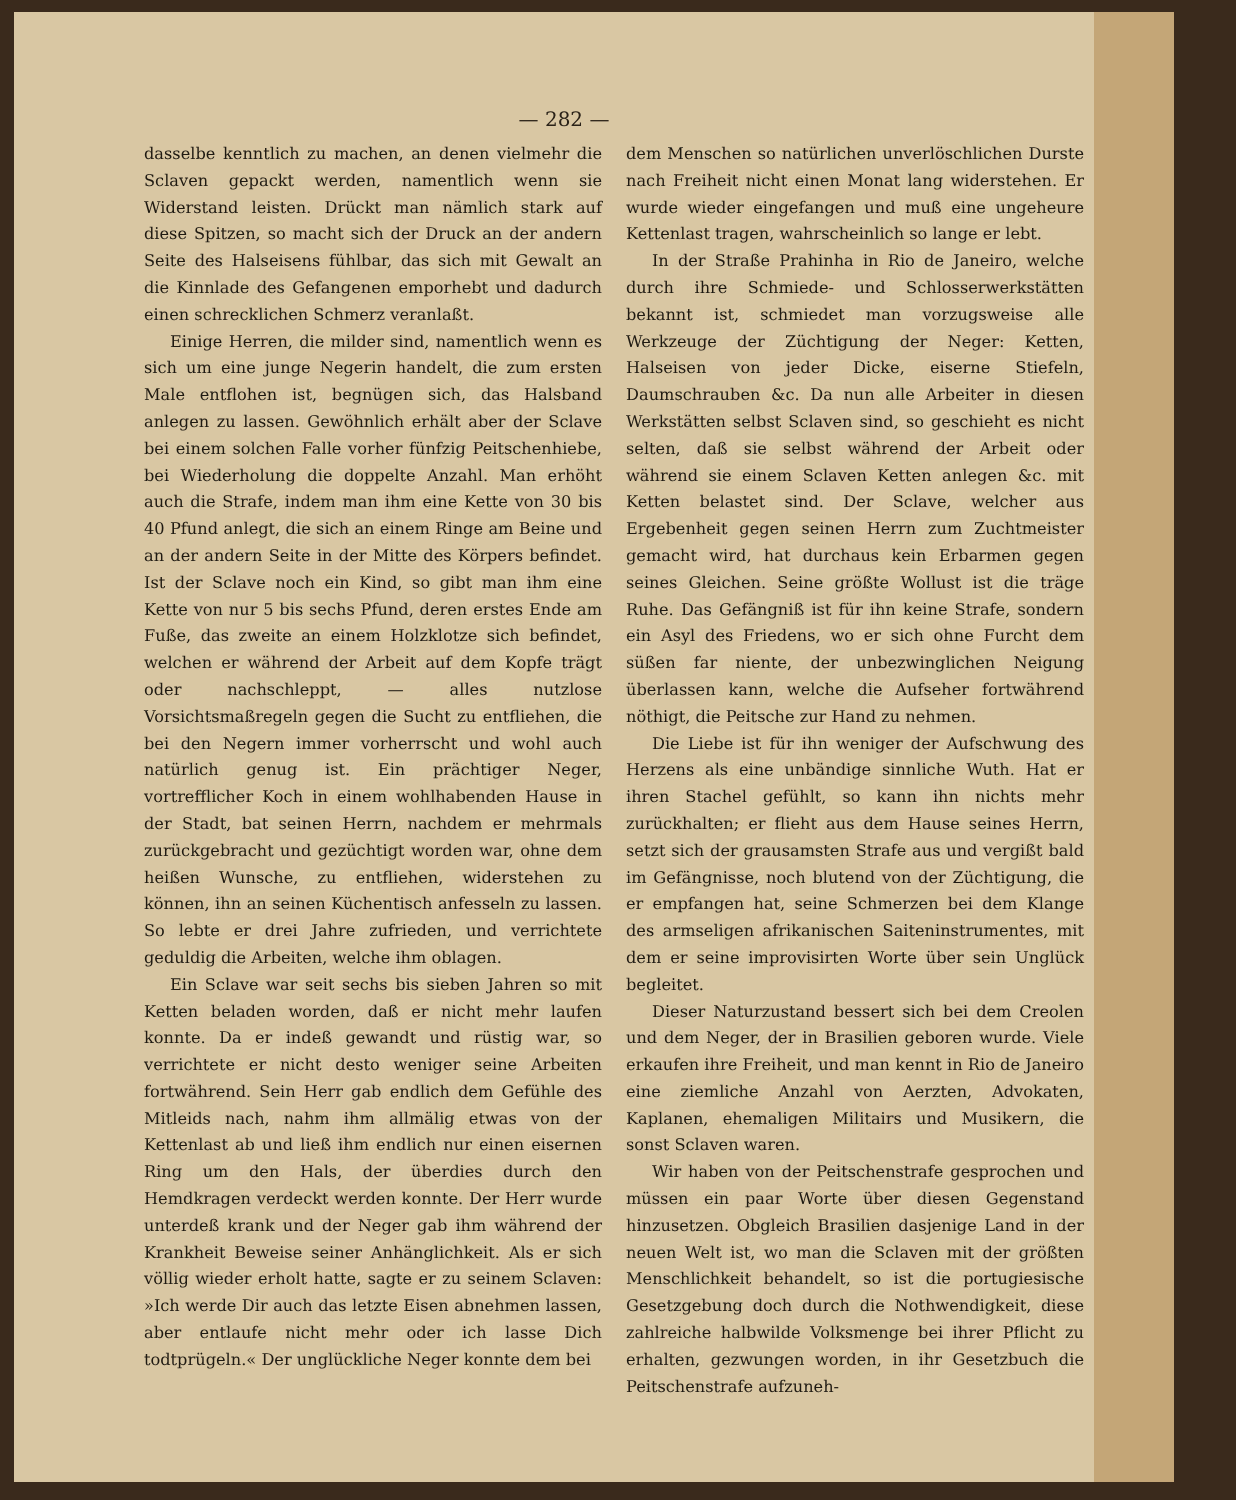— 282 —
dasselbe kenntlich zu machen, an denen vielmehr die Sclaven gepackt werden, namentlich wenn sie Widerstand leisten. Drückt man nämlich stark auf diese Spitzen, so macht sich der Druck an der andern Seite des Halseisens fühlbar, das sich mit Gewalt an die Kinnlade des Gefangenen emporhebt und dadurch einen schrecklichen Schmerz veranlaßt.
Einige Herren, die milder sind, namentlich wenn es sich um eine junge Negerin handelt, die zum ersten Male entflohen ist, begnügen sich, das Halsband anlegen zu lassen. Gewöhnlich erhält aber der Sclave bei einem solchen Falle vorher fünfzig Peitschenhiebe, bei Wiederholung die doppelte Anzahl. Man erhöht auch die Strafe, indem man ihm eine Kette von 30 bis 40 Pfund anlegt, die sich an einem Ringe am Beine und an der andern Seite in der Mitte des Körpers befindet. Ist der Sclave noch ein Kind, so gibt man ihm eine Kette von nur 5 bis sechs Pfund, deren erstes Ende am Fuße, das zweite an einem Holzklotze sich befindet, welchen er während der Arbeit auf dem Kopfe trägt oder nachschleppt, — alles nutzlose Vorsichtsmaßregeln gegen die Sucht zu entfliehen, die bei den Negern immer vorherrscht und wohl auch natürlich genug ist. Ein prächtiger Neger, vortrefflicher Koch in einem wohlhabenden Hause in der Stadt, bat seinen Herrn, nachdem er mehrmals zurückgebracht und gezüchtigt worden war, ohne dem heißen Wunsche, zu entfliehen, widerstehen zu können, ihn an seinen Küchentisch anfesseln zu lassen. So lebte er drei Jahre zufrieden, und verrichtete geduldig die Arbeiten, welche ihm oblagen.
Ein Sclave war seit sechs bis sieben Jahren so mit Ketten beladen worden, daß er nicht mehr laufen konnte. Da er indeß gewandt und rüstig war, so verrichtete er nicht desto weniger seine Arbeiten fortwährend. Sein Herr gab endlich dem Gefühle des Mitleids nach, nahm ihm allmälig etwas von der Kettenlast ab und ließ ihm endlich nur einen eisernen Ring um den Hals, der überdies durch den Hemdkragen verdeckt werden konnte. Der Herr wurde unterdeß krank und der Neger gab ihm während der Krankheit Beweise seiner Anhänglichkeit. Als er sich völlig wieder erholt hatte, sagte er zu seinem Sclaven: »Ich werde Dir auch das letzte Eisen abnehmen lassen, aber entlaufe nicht mehr oder ich lasse Dich todtprügeln.« Der unglückliche Neger konnte dem bei
dem Menschen so natürlichen unverlöschlichen Durste nach Freiheit nicht einen Monat lang widerstehen. Er wurde wieder eingefangen und muß eine ungeheure Kettenlast tragen, wahrscheinlich so lange er lebt.
In der Straße Prahinha in Rio de Janeiro, welche durch ihre Schmiede- und Schlosserwerkstätten bekannt ist, schmiedet man vorzugsweise alle Werkzeuge der Züchtigung der Neger: Ketten, Halseisen von jeder Dicke, eiserne Stiefeln, Daumschrauben &c. Da nun alle Arbeiter in diesen Werkstätten selbst Sclaven sind, so geschieht es nicht selten, daß sie selbst während der Arbeit oder während sie einem Sclaven Ketten anlegen &c. mit Ketten belastet sind. Der Sclave, welcher aus Ergebenheit gegen seinen Herrn zum Zuchtmeister gemacht wird, hat durchaus kein Erbarmen gegen seines Gleichen. Seine größte Wollust ist die träge Ruhe. Das Gefängniß ist für ihn keine Strafe, sondern ein Asyl des Friedens, wo er sich ohne Furcht dem süßen far niente, der unbezwinglichen Neigung überlassen kann, welche die Aufseher fortwährend nöthigt, die Peitsche zur Hand zu nehmen.
Die Liebe ist für ihn weniger der Aufschwung des Herzens als eine unbändige sinnliche Wuth. Hat er ihren Stachel gefühlt, so kann ihn nichts mehr zurückhalten; er flieht aus dem Hause seines Herrn, setzt sich der grausamsten Strafe aus und vergißt bald im Gefängnisse, noch blutend von der Züchtigung, die er empfangen hat, seine Schmerzen bei dem Klange des armseligen afrikanischen Saiteninstrumentes, mit dem er seine improvisirten Worte über sein Unglück begleitet.
Dieser Naturzustand bessert sich bei dem Creolen und dem Neger, der in Brasilien geboren wurde. Viele erkaufen ihre Freiheit, und man kennt in Rio de Janeiro eine ziemliche Anzahl von Aerzten, Advokaten, Kaplanen, ehemaligen Militairs und Musikern, die sonst Sclaven waren.
Wir haben von der Peitschenstrafe gesprochen und müssen ein paar Worte über diesen Gegenstand hinzusetzen. Obgleich Brasilien dasjenige Land in der neuen Welt ist, wo man die Sclaven mit der größten Menschlichkeit behandelt, so ist die portugiesische Gesetzgebung doch durch die Nothwendigkeit, diese zahlreiche halbwilde Volksmenge bei ihrer Pflicht zu erhalten, gezwungen worden, in ihr Gesetzbuch die Peitschenstrafe aufzuneh-